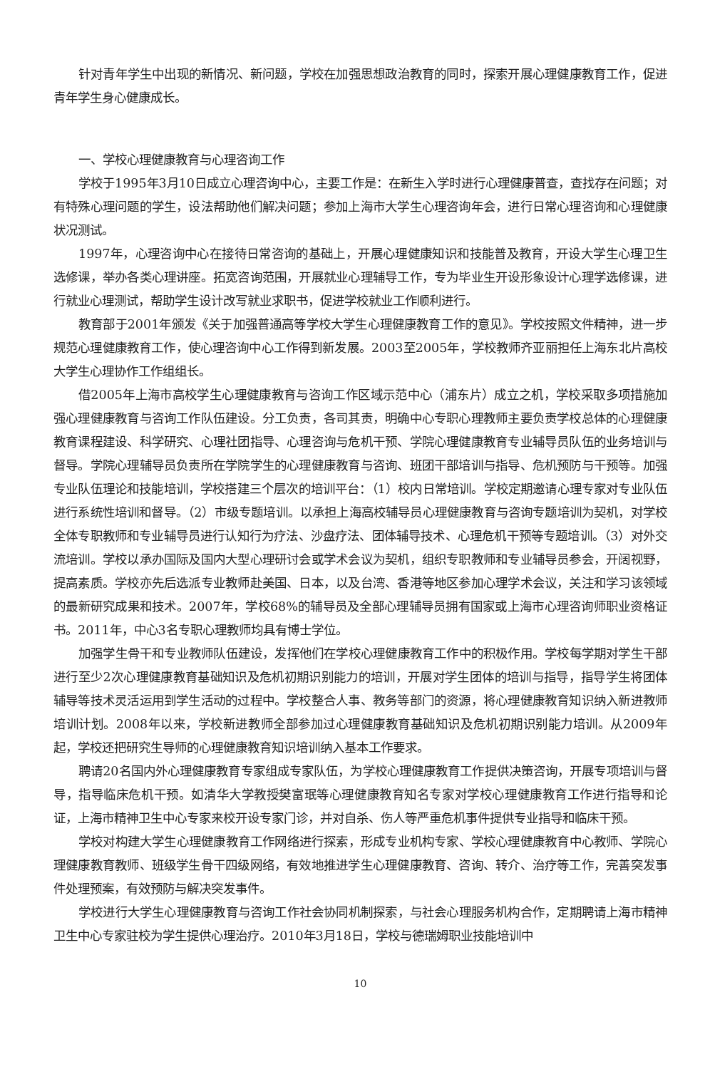针对青年学生中出现的新情况、新问题，学校在加强思想政治教育的同时，探索开展心理健康教育工作，促进青年学生身心健康成长。
一、学校心理健康教育与心理咨询工作
学校于1995年3月10日成立心理咨询中心，主要工作是：在新生入学时进行心理健康普查，查找存在问题；对有特殊心理问题的学生，设法帮助他们解决问题；参加上海市大学生心理咨询年会，进行日常心理咨询和心理健康状况测试。
1997年，心理咨询中心在接待日常咨询的基础上，开展心理健康知识和技能普及教育，开设大学生心理卫生选修课，举办各类心理讲座。拓宽咨询范围，开展就业心理辅导工作，专为毕业生开设形象设计心理学选修课，进行就业心理测试，帮助学生设计改写就业求职书，促进学校就业工作顺利进行。
教育部于2001年颁发《关于加强普通高等学校大学生心理健康教育工作的意见》。学校按照文件精神，进一步规范心理健康教育工作，使心理咨询中心工作得到新发展。2003至2005年，学校教师齐亚丽担任上海东北片高校大学生心理协作工作组组长。
借2005年上海市高校学生心理健康教育与咨询工作区域示范中心（浦东片）成立之机，学校采取多项措施加强心理健康教育与咨询工作队伍建设。分工负责，各司其责，明确中心专职心理教师主要负责学校总体的心理健康教育课程建设、科学研究、心理社团指导、心理咨询与危机干预、学院心理健康教育专业辅导员队伍的业务培训与督导。学院心理辅导员负责所在学院学生的心理健康教育与咨询、班团干部培训与指导、危机预防与干预等。加强专业队伍理论和技能培训，学校搭建三个层次的培训平台：（1）校内日常培训。学校定期邀请心理专家对专业队伍进行系统性培训和督导。（2）市级专题培训。以承担上海高校辅导员心理健康教育与咨询专题培训为契机，对学校全体专职教师和专业辅导员进行认知行为疗法、沙盘疗法、团体辅导技术、心理危机干预等专题培训。（3）对外交流培训。学校以承办国际及国内大型心理研讨会或学术会议为契机，组织专职教师和专业辅导员参会，开阔视野，提高素质。学校亦先后选派专业教师赴美国、日本，以及台湾、香港等地区参加心理学术会议，关注和学习该领域的最新研究成果和技术。2007年，学校68%的辅导员及全部心理辅导员拥有国家或上海市心理咨询师职业资格证书。2011年，中心3名专职心理教师均具有博士学位。
加强学生骨干和专业教师队伍建设，发挥他们在学校心理健康教育工作中的积极作用。学校每学期对学生干部进行至少2次心理健康教育基础知识及危机初期识别能力的培训，开展对学生团体的培训与指导，指导学生将团体辅导等技术灵活运用到学生活动的过程中。学校整合人事、教务等部门的资源，将心理健康教育知识纳入新进教师培训计划。2008年以来，学校新进教师全部参加过心理健康教育基础知识及危机初期识别能力培训。从2009年起，学校还把研究生导师的心理健康教育知识培训纳入基本工作要求。
聘请20名国内外心理健康教育专家组成专家队伍，为学校心理健康教育工作提供决策咨询，开展专项培训与督导，指导临床危机干预。如清华大学教授樊富珉等心理健康教育知名专家对学校心理健康教育工作进行指导和论证，上海市精神卫生中心专家来校开设专家门诊，并对自杀、伤人等严重危机事件提供专业指导和临床干预。
学校对构建大学生心理健康教育工作网络进行探索，形成专业机构专家、学校心理健康教育中心教师、学院心理健康教育教师、班级学生骨干四级网络，有效地推进学生心理健康教育、咨询、转介、治疗等工作，完善突发事件处理预案，有效预防与解决突发事件。
学校进行大学生心理健康教育与咨询工作社会协同机制探索，与社会心理服务机构合作，定期聘请上海市精神卫生中心专家驻校为学生提供心理治疗。2010年3月18日，学校与德瑞姆职业技能培训中
10